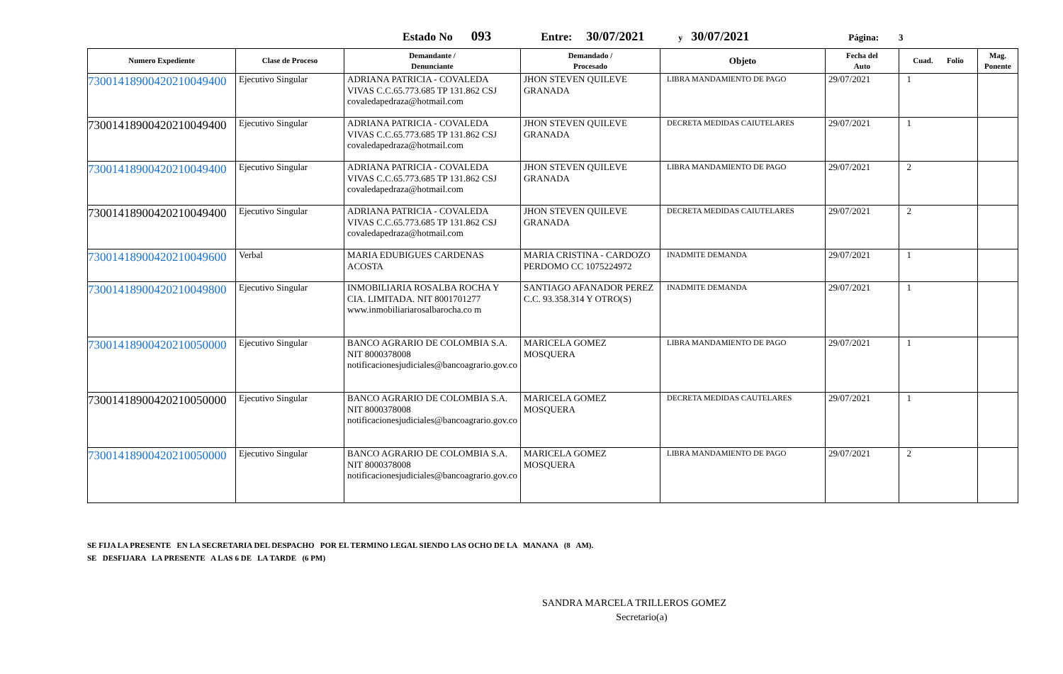Estado No 093 Entre: 30/07/2021 y 30/07/2021 Página: 3
| Numero Expediente | Clase de Proceso | Demandante / Denunciante | Demandado / Procesado | Objeto | Fecha del Auto | Cuad. Folio | Mag. Ponente |
| --- | --- | --- | --- | --- | --- | --- | --- |
| 73001418900420210049400 | Ejecutivo Singular | ADRIANA PATRICIA - COVALEDA VIVAS C.C.65.773.685 TP 131.862 CSJ covaledapedraza@hotmail.com | JHON STEVEN QUILEVE GRANADA | LIBRA MANDAMIENTO DE PAGO | 29/07/2021 | 1 | |
| 73001418900420210049400 | Ejecutivo Singular | ADRIANA PATRICIA - COVALEDA VIVAS C.C.65.773.685 TP 131.862 CSJ covaledapedraza@hotmail.com | JHON STEVEN QUILEVE GRANADA | DECRETA MEDIDAS CAIUTELARES | 29/07/2021 | 1 | |
| 73001418900420210049400 | Ejecutivo Singular | ADRIANA PATRICIA - COVALEDA VIVAS C.C.65.773.685 TP 131.862 CSJ covaledapedraza@hotmail.com | JHON STEVEN QUILEVE GRANADA | LIBRA MANDAMIENTO DE PAGO | 29/07/2021 | 2 | |
| 73001418900420210049400 | Ejecutivo Singular | ADRIANA PATRICIA - COVALEDA VIVAS C.C.65.773.685 TP 131.862 CSJ covaledapedraza@hotmail.com | JHON STEVEN QUILEVE GRANADA | DECRETA MEDIDAS CAIUTELARES | 29/07/2021 | 2 | |
| 73001418900420210049600 | Verbal | MARIA EDUBIGUES CARDENAS ACOSTA | MARIA CRISTINA - CARDOZO PERDOMO CC 1075224972 | INADMITE DEMANDA | 29/07/2021 | 1 | |
| 73001418900420210049800 | Ejecutivo Singular | INMOBILIARIA ROSALBA ROCHA Y CIA. LIMITADA. NIT 8001701277 www.inmobiliariarosalbarocha.co m | SANTIAGO AFANADOR PEREZ C.C. 93.358.314 Y OTRO(S) | INADMITE DEMANDA | 29/07/2021 | 1 | |
| 73001418900420210050000 | Ejecutivo Singular | BANCO AGRARIO DE COLOMBIA S.A. NIT 8000378008 notificacionesjudiciales@bancoagrario.gov.co | MARICELA GOMEZ MOSQUERA | LIBRA MANDAMIENTO DE PAGO | 29/07/2021 | 1 | |
| 73001418900420210050000 | Ejecutivo Singular | BANCO AGRARIO DE COLOMBIA S.A. NIT 8000378008 notificacionesjudiciales@bancoagrario.gov.co | MARICELA GOMEZ MOSQUERA | DECRETA MEDIDAS CAUTELARES | 29/07/2021 | 1 | |
| 73001418900420210050000 | Ejecutivo Singular | BANCO AGRARIO DE COLOMBIA S.A. NIT 8000378008 notificacionesjudiciales@bancoagrario.gov.co | MARICELA GOMEZ MOSQUERA | LIBRA MANDAMIENTO DE PAGO | 29/07/2021 | 2 | |
SE FIJA LA PRESENTE EN LA SECRETARIA DEL DESPACHO POR EL TERMINO LEGAL SIENDO LAS OCHO DE LA MANANA (8 AM).
SE DESFIJARA LA PRESENTE A LAS 6 DE LA TARDE (6 PM)
SANDRA MARCELA TRILLEROS GOMEZ
Secretario(a)